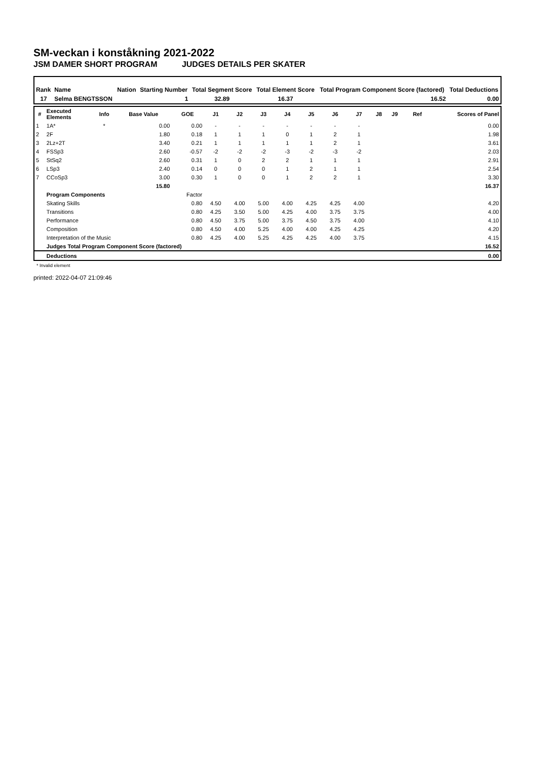SM-veckan i konståkning 2021-2022
JSM DAMER SHORT PROGRAM JUDGES DETAILS PER SKATER
| Rank | Name | Nation | Starting Number | Total Segment Score | Total Element Score | Total Program Component Score (factored) | Total Deductions |
| --- | --- | --- | --- | --- | --- | --- | --- |
| 17 | Selma BENGTSSON | | 1 | 32.89 | 16.37 | 16.52 | 0.00 |
| # | Executed Elements | Info | Base Value | GOE | J1 | J2 | J3 | J4 | J5 | J6 | J7 | J8 | J9 | Ref | Scores of Panel |
| --- | --- | --- | --- | --- | --- | --- | --- | --- | --- | --- | --- | --- | --- | --- | --- |
| 1 | 1A* | * | 0.00 | 0.00 | - | - | - | - | - | - | - | | | | 0.00 |
| 2 | 2F | | 1.80 | 0.18 | 1 | 1 | 1 | 0 | 1 | 2 | 1 | | | | 1.98 |
| 3 | 2Lz+2T | | 3.40 | 0.21 | 1 | 1 | 1 | 1 | 1 | 2 | 1 | | | | 3.61 |
| 4 | FSSp3 | | 2.60 | -0.57 | -2 | -2 | -2 | -3 | -2 | -3 | -2 | | | | 2.03 |
| 5 | StSq2 | | 2.60 | 0.31 | 1 | 0 | 2 | 2 | 1 | 1 | 1 | | | | 2.91 |
| 6 | LSp3 | | 2.40 | 0.14 | 0 | 0 | 0 | 1 | 2 | 1 | 1 | | | | 2.54 |
| 7 | CCoSp3 | | 3.00 | 0.30 | 1 | 0 | 0 | 1 | 2 | 2 | 1 | | | | 3.30 |
| | | | 15.80 | | | | | | | | | | | | 16.37 |
| | Program Components | | | Factor | | | | | | | | | | | |
| | Skating Skills | | | 0.80 | 4.50 | 4.00 | 5.00 | 4.00 | 4.25 | 4.25 | 4.00 | | | | 4.20 |
| | Transitions | | | 0.80 | 4.25 | 3.50 | 5.00 | 4.25 | 4.00 | 3.75 | 3.75 | | | | 4.00 |
| | Performance | | | 0.80 | 4.50 | 3.75 | 5.00 | 3.75 | 4.50 | 3.75 | 4.00 | | | | 4.10 |
| | Composition | | | 0.80 | 4.50 | 4.00 | 5.25 | 4.00 | 4.00 | 4.25 | 4.25 | | | | 4.20 |
| | Interpretation of the Music | | | 0.80 | 4.25 | 4.00 | 5.25 | 4.25 | 4.25 | 4.00 | 3.75 | | | | 4.15 |
| | Judges Total Program Component Score (factored) | | | | | | | | | | | | | | 16.52 |
| | Deductions | | | | | | | | | | | | | | 0.00 |
* Invalid element
printed: 2022-04-07 21:09:46